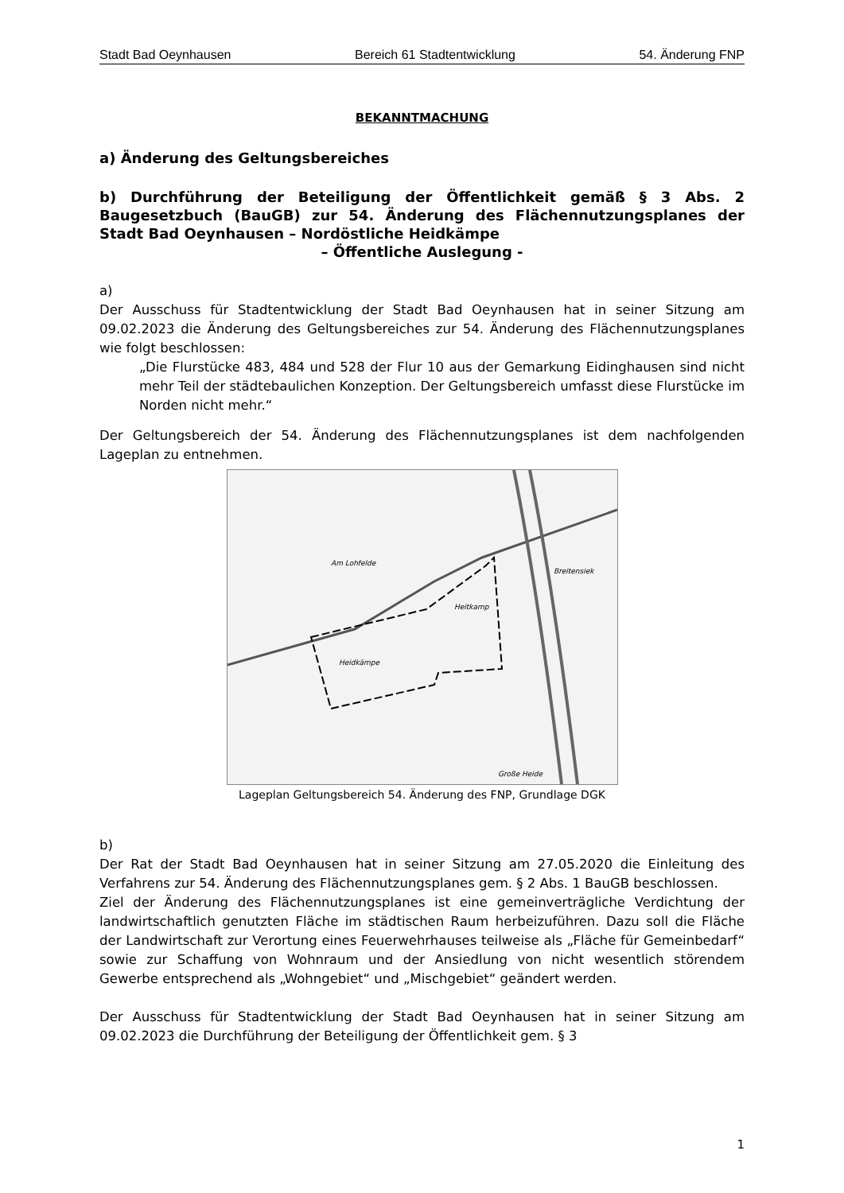Stadt Bad Oeynhausen Bereich 61 Stadtentwicklung 54. Änderung FNP
BEKANNTMACHUNG
a) Änderung des Geltungsbereiches
b) Durchführung der Beteiligung der Öffentlichkeit gemäß § 3 Abs. 2 Baugesetzbuch (BauGB) zur 54. Änderung des Flächennutzungsplanes der Stadt Bad Oeynhausen – Nordöstliche Heidkämpe
– Öffentliche Auslegung -
a)
Der Ausschuss für Stadtentwicklung der Stadt Bad Oeynhausen hat in seiner Sitzung am 09.02.2023 die Änderung des Geltungsbereiches zur 54. Änderung des Flächennutzungsplanes wie folgt beschlossen:
„Die Flurstücke 483, 484 und 528 der Flur 10 aus der Gemarkung Eidinghausen sind nicht mehr Teil der städtebaulichen Konzeption. Der Geltungsbereich umfasst diese Flurstücke im Norden nicht mehr.“
Der Geltungsbereich der 54. Änderung des Flächennutzungsplanes ist dem nachfolgenden Lageplan zu entnehmen.
Am Lohfelde
Breitensiek
Heitkamp
Heidkämpe
Große Heide
Lageplan Geltungsbereich 54. Änderung des FNP, Grundlage DGK
b)
Der Rat der Stadt Bad Oeynhausen hat in seiner Sitzung am 27.05.2020 die Einleitung des Verfahrens zur 54. Änderung des Flächennutzungsplanes gem. § 2 Abs. 1 BauGB beschlossen.
Ziel der Änderung des Flächennutzungsplanes ist eine gemeinverträgliche Verdichtung der landwirtschaftlich genutzten Fläche im städtischen Raum herbeizuführen. Dazu soll die Fläche der Landwirtschaft zur Verortung eines Feuerwehrhauses teilweise als „Fläche für Gemeinbedarf“ sowie zur Schaffung von Wohnraum und der Ansiedlung von nicht wesentlich störendem Gewerbe entsprechend als „Wohngebiet“ und „Mischgebiet“ geändert werden.
Der Ausschuss für Stadtentwicklung der Stadt Bad Oeynhausen hat in seiner Sitzung am 09.02.2023 die Durchführung der Beteiligung der Öffentlichkeit gem. § 3
1